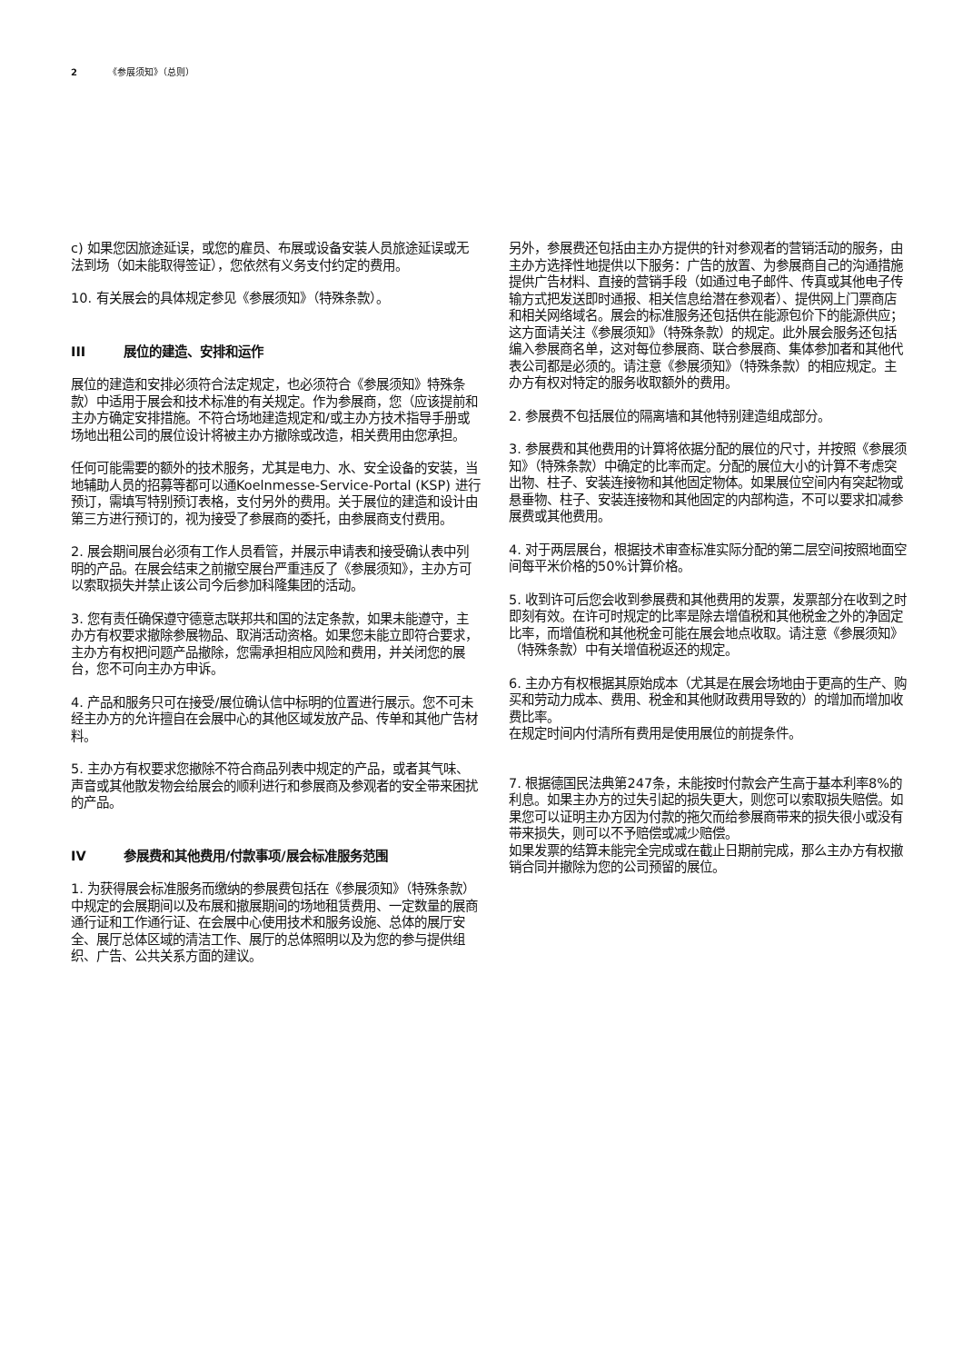2 《参展须知》（总则）
c) 如果您因旅途延误，或您的雇员、布展或设备安装人员旅途延误或无法到场（如未能取得签证），您依然有义务支付约定的费用。
10. 有关展会的具体规定参见《参展须知》（特殊条款）。
III 展位的建造、安排和运作
展位的建造和安排必须符合法定规定，也必须符合《参展须知》特殊条款）中适用于展会和技术标准的有关规定。作为参展商，您（应该提前和主办方确定安排措施。不符合场地建造规定和/或主办方技术指导手册或场地出租公司的展位设计将被主办方撤除或改造，相关费用由您承担。
任何可能需要的额外的技术服务，尤其是电力、水、安全设备的安装，当地辅助人员的招募等都可以通Koelnmesse-Service-Portal (KSP) 进行预订，需填写特别预订表格，支付另外的费用。关于展位的建造和设计由第三方进行预订的，视为接受了参展商的委托，由参展商支付费用。
2. 展会期间展台必须有工作人员看管，并展示申请表和接受确认表中列明的产品。在展会结束之前撤空展台严重违反了《参展须知》，主办方可以索取损失并禁止该公司今后参加科隆集团的活动。
3. 您有责任确保遵守德意志联邦共和国的法定条款，如果未能遵守，主办方有权要求撤除参展物品、取消活动资格。如果您未能立即符合要求，主办方有权把问题产品撤除，您需承担相应风险和费用，并关闭您的展台，您不可向主办方申诉。
4. 产品和服务只可在接受/展位确认信中标明的位置进行展示。您不可未经主办方的允许擅自在会展中心的其他区域发放产品、传单和其他广告材料。
5. 主办方有权要求您撤除不符合商品列表中规定的产品，或者其气味、声音或其他散发物会给展会的顺利进行和参展商及参观者的安全带来困扰的产品。
IV 参展费和其他费用/付款事项/展会标准服务范围
1. 为获得展会标准服务而缴纳的参展费包括在《参展须知》（特殊条款）中规定的会展期间以及布展和撤展期间的场地租赁费用、一定数量的展商通行证和工作通行证、在会展中心使用技术和服务设施、总体的展厅安全、展厅总体区域的清洁工作、展厅的总体照明以及为您的参与提供组织、广告、公共关系方面的建议。
另外，参展费还包括由主办方提供的针对参观者的营销活动的服务，由主办方选择性地提供以下服务：广告的放置、为参展商自己的沟通措施提供广告材料、直接的营销手段（如通过电子邮件、传真或其他电子传输方式把发送即时通报、相关信息给潜在参观者）、提供网上门票商店和相关网络域名。展会的标准服务还包括供在能源包价下的能源供应；这方面请关注《参展须知》（特殊条款）的规定。此外展会服务还包括编入参展商名单，这对每位参展商、联合参展商、集体参加者和其他代表公司都是必须的。请注意《参展须知》（特殊条款）的相应规定。主办方有权对特定的服务收取额外的费用。
2. 参展费不包括展位的隔离墙和其他特别建造组成部分。
3. 参展费和其他费用的计算将依据分配的展位的尺寸，并按照《参展须知》（特殊条款）中确定的比率而定。分配的展位大小的计算不考虑突出物、柱子、安装连接物和其他固定物体。如果展位空间内有突起物或悬垂物、柱子、安装连接物和其他固定的内部构造，不可以要求扣减参展费或其他费用。
4. 对于两层展台，根据技术审查标准实际分配的第二层空间按照地面空间每平米价格的50%计算价格。
5. 收到许可后您会收到参展费和其他费用的发票，发票部分在收到之时即刻有效。在许可时规定的比率是除去增值税和其他税金之外的净固定比率，而增值税和其他税金可能在展会地点收取。请注意《参展须知》（特殊条款）中有关增值税返还的规定。
6. 主办方有权根据其原始成本（尤其是在展会场地由于更高的生产、购买和劳动力成本、费用、税金和其他财政费用导致的）的增加而增加收费比率。
在规定时间内付清所有费用是使用展位的前提条件。
7. 根据德国民法典第247条，未能按时付款会产生高于基本利率8%的利息。如果主办方的过失引起的损失更大，则您可以索取损失赔偿。如果您可以证明主办方因为付款的拖欠而给参展商带来的损失很小或没有带来损失，则可以不予赔偿或减少赔偿。
如果发票的结算未能完全完成或在截止日期前完成，那么主办方有权撤销合同并撤除为您的公司预留的展位。